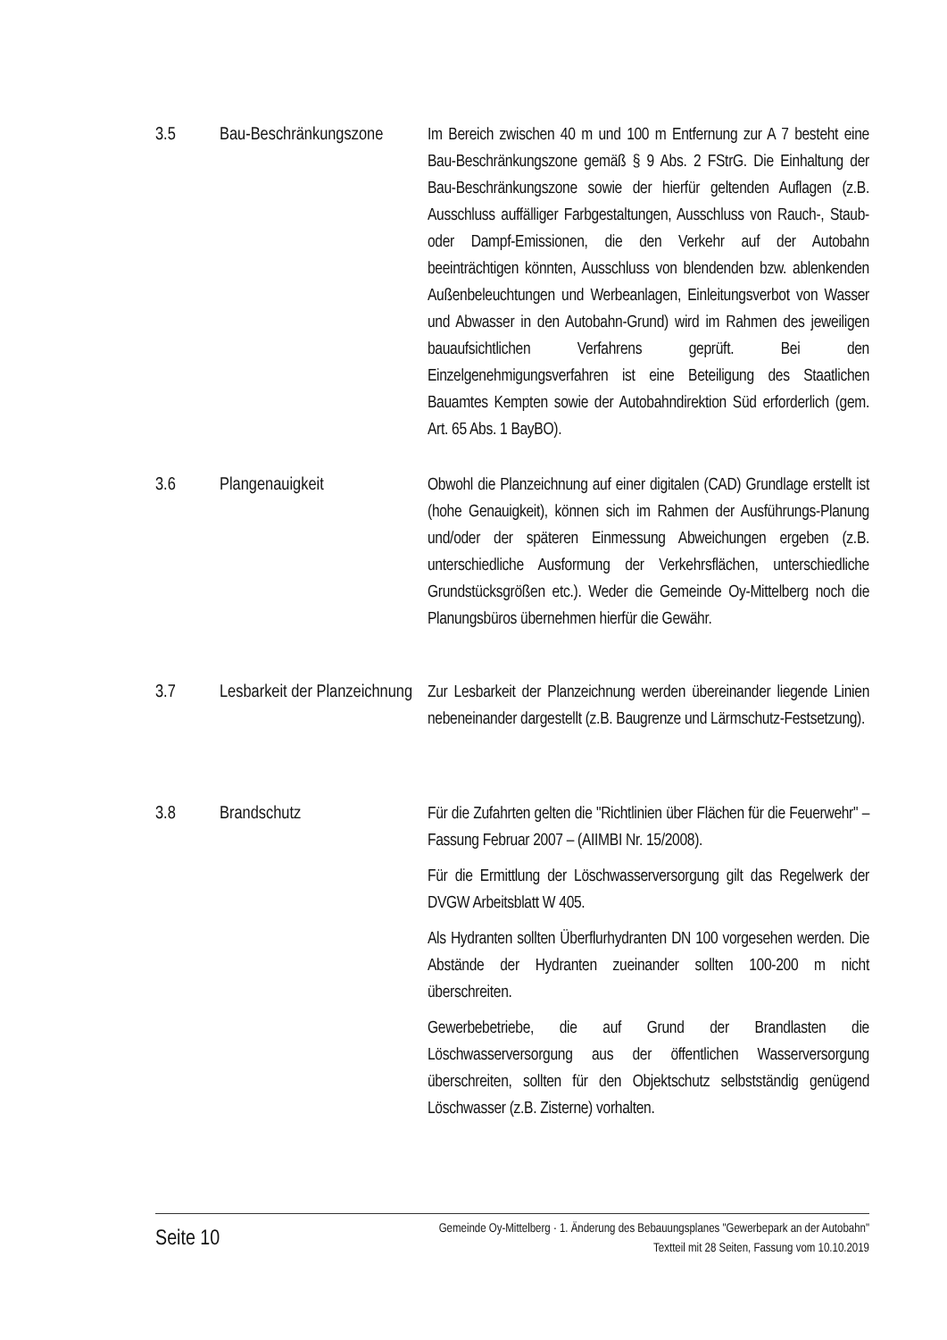3.5 Bau-Beschränkungszone
Im Bereich zwischen 40 m und 100 m Entfernung zur A 7 besteht eine Bau-Beschränkungszone gemäß § 9 Abs. 2 FStrG. Die Einhaltung der Bau-Beschränkungszone sowie der hierfür geltenden Auflagen (z.B. Ausschluss auffälliger Farbgestaltungen, Ausschluss von Rauch-, Staub- oder Dampf-Emissionen, die den Verkehr auf der Autobahn beeinträchtigen könnten, Ausschluss von blendenden bzw. ablenkenden Außenbeleuchtungen und Werbeanlagen, Einleitungsverbot von Wasser und Abwasser in den Autobahn-Grund) wird im Rahmen des jeweiligen bauaufsichtlichen Verfahrens geprüft. Bei den Einzelgenehmigungsverfahren ist eine Beteiligung des Staatlichen Bauamtes Kempten sowie der Autobahndirektion Süd erforderlich (gem. Art. 65 Abs. 1 BayBO).
3.6 Plangenauigkeit Obwohl die Planzeichnung auf einer digitalen (CAD) Grundlage erstellt ist (hohe Genauigkeit), können sich im Rahmen der Ausführungs-Planung und/oder der späteren Einmessung Abweichungen ergeben (z.B. unterschiedliche Ausformung der Verkehrsflächen, unterschiedliche Grundstücksgrößen etc.). Weder die Gemeinde Oy-Mittelberg noch die Planungsbüros übernehmen hierfür die Gewähr.
3.7 Lesbarkeit der Planzeichnung
Zur Lesbarkeit der Planzeichnung werden übereinander liegende Linien nebeneinander dargestellt (z.B. Baugrenze und Lärmschutz-Festsetzung).
3.8 Brandschutz Für die Zufahrten gelten die "Richtlinien über Flächen für die Feuerwehr" – Fassung Februar 2007 – (AIIMBI Nr. 15/2008).
Für die Ermittlung der Löschwasserversorgung gilt das Regelwerk der DVGW Arbeitsblatt W 405.
Als Hydranten sollten Überflurhydranten DN 100 vorgesehen werden. Die Abstände der Hydranten zueinander sollten 100-200 m nicht überschreiten.
Gewerbebetriebe, die auf Grund der Brandlasten die Löschwasserversorgung aus der öffentlichen Wasserversorgung überschreiten, sollten für den Objektschutz selbstständig genügend Löschwasser (z.B. Zisterne) vorhalten.
Seite 10
Gemeinde Oy-Mittelberg · 1. Änderung des Bebauungsplanes "Gewerbepark an der Autobahn"
Textteil mit 28 Seiten, Fassung vom 10.10.2019